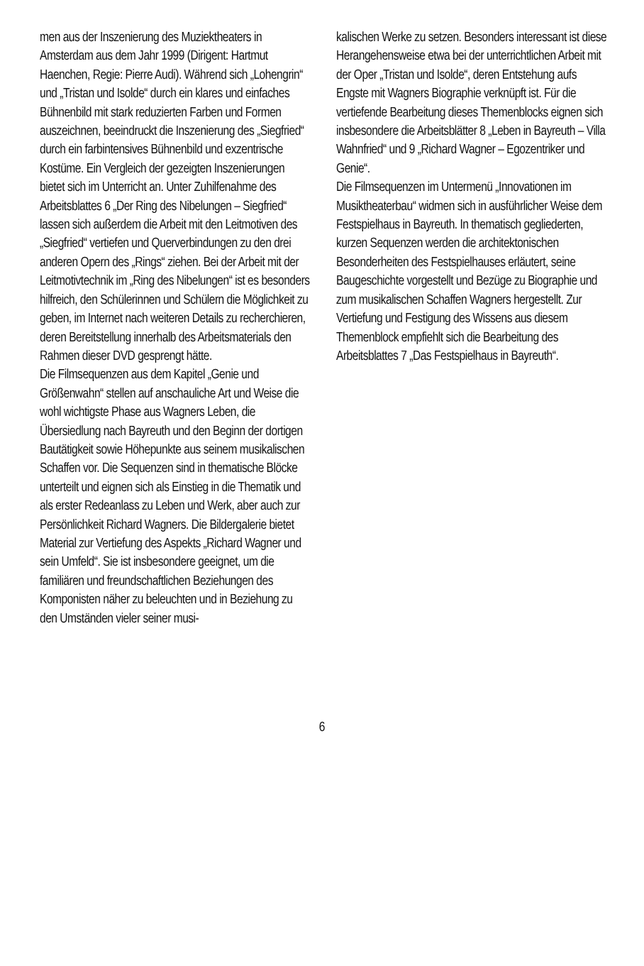men aus der Inszenierung des Muziektheaters in Amsterdam aus dem Jahr 1999 (Dirigent: Hartmut Haenchen, Regie: Pierre Audi). Während sich „Lohengrin“ und „Tristan und Isolde“ durch ein klares und einfaches Bühnenbild mit stark reduzierten Farben und Formen auszeichnen, beeindruckt die Inszenierung des „Siegfried“ durch ein farbintensives Bühnenbild und exzentrische Kostüme. Ein Vergleich der gezeigten Inszenierungen bietet sich im Unterricht an. Unter Zuhilfenahme des Arbeitsblattes 6 „Der Ring des Nibelungen – Siegfried“ lassen sich außerdem die Arbeit mit den Leitmotiven des „Siegfried“ vertiefen und Querverbindungen zu den drei anderen Opern des „Rings“ ziehen. Bei der Arbeit mit der Leitmotivtechnik im „Ring des Nibelungen“ ist es besonders hilfreich, den Schülerinnen und Schülern die Möglichkeit zu geben, im Internet nach weiteren Details zu recherchieren, deren Bereitstellung innerhalb des Arbeitsmaterials den Rahmen dieser DVD gesprengt hätte.
Die Filmsequenzen aus dem Kapitel „Genie und Größenwahn“ stellen auf anschauliche Art und Weise die wohl wichtigste Phase aus Wagners Leben, die Übersiedlung nach Bayreuth und den Beginn der dortigen Bautätigkeit sowie Höhepunkte aus seinem musikalischen Schaffen vor. Die Sequenzen sind in thematische Blöcke unterteilt und eignen sich als Einstieg in die Thematik und als erster Redeanlass zu Leben und Werk, aber auch zur Persönlichkeit Richard Wagners. Die Bildergalerie bietet Material zur Vertiefung des Aspekts „Richard Wagner und sein Umfeld“. Sie ist insbesondere geeignet, um die familiären und freundschaftlichen Beziehungen des Komponisten näher zu beleuchten und in Beziehung zu den Umständen vieler seiner musi-
kalischen Werke zu setzen. Besonders interessant ist diese Herangehensweise etwa bei der unterrichtlichen Arbeit mit der Oper „Tristan und Isolde“, deren Entstehung aufs Engste mit Wagners Biographie verknüpft ist. Für die vertiefende Bearbeitung dieses Themenblocks eignen sich insbesondere die Arbeitsblätter 8 „Leben in Bayreuth – Villa Wahnfried“ und 9 „Richard Wagner – Egozentriker und Genie“.
Die Filmsequenzen im Untermenü „Innovationen im Musiktheaterbau“ widmen sich in ausführlicher Weise dem Festspielhaus in Bayreuth. In thematisch gegliederten, kurzen Sequenzen werden die architektonischen Besonderheiten des Festspielhauses erläutert, seine Baugeschichte vorgestellt und Bezüge zu Biographie und zum musikalischen Schaffen Wagners hergestellt. Zur Vertiefung und Festigung des Wissens aus diesem Themenblock empfiehlt sich die Bearbeitung des Arbeitsblattes 7 „Das Festspielhaus in Bayreuth“.
6